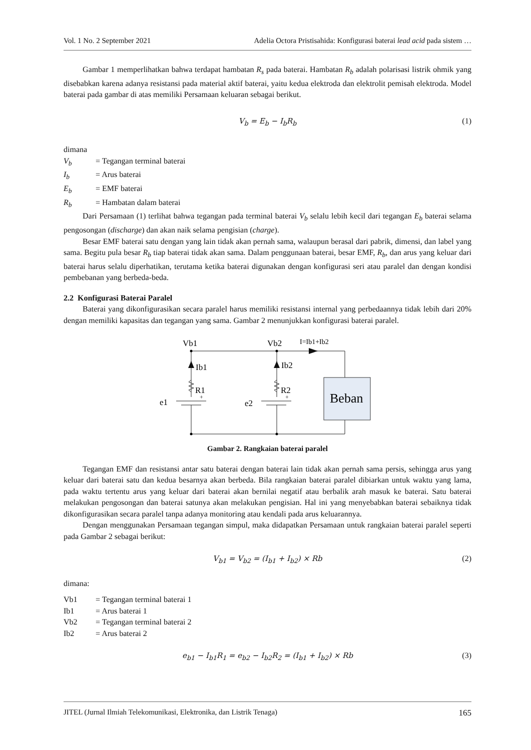Vol. 1 No. 2 September 2021 Adelia Octora Pristisahida: Konfigurasi baterai lead acid pada sistem …
Gambar 1 memperlihatkan bahwa terdapat hambatan R<sub>s</sub> pada baterai. Hambatan R<sub>b</sub> adalah polarisasi listrik ohmik yang disebabkan karena adanya resistansi pada material aktif baterai, yaitu kedua elektroda dan elektrolit pemisah elektroda. Model baterai pada gambar di atas memiliki Persamaan keluaran sebagai berikut.
V<sub>b</sub> = E<sub>b</sub> − I<sub>b</sub>R<sub>b</sub> (1)
dimana
V<sub>b</sub> = Tegangan terminal baterai
I<sub>b</sub> = Arus baterai
E<sub>b</sub> = EMF baterai
R<sub>b</sub> = Hambatan dalam baterai
Dari Persamaan (1) terlihat bahwa tegangan pada terminal baterai V<sub>b</sub> selalu lebih kecil dari tegangan E<sub>b</sub> baterai selama pengosongan (discharge) dan akan naik selama pengisian (charge).
Besar EMF baterai satu dengan yang lain tidak akan pernah sama, walaupun berasal dari pabrik, dimensi, dan label yang sama. Begitu pula besar R<sub>b</sub> tiap baterai tidak akan sama. Dalam penggunaan baterai, besar EMF, R<sub>b</sub>, dan arus yang keluar dari baterai harus selalu diperhatikan, terutama ketika baterai digunakan dengan konfigurasi seri atau paralel dan dengan kondisi pembebanan yang berbeda-beda.
2.2 Konfigurasi Baterai Paralel
Baterai yang dikonfigurasikan secara paralel harus memiliki resistansi internal yang perbedaannya tidak lebih dari 20% dengan memiliki kapasitas dan tegangan yang sama. Gambar 2 menunjukkan konfigurasi baterai paralel.
Vb1
Vb2
I=Ib1+Ib2
Ib1
Ib2
R1
R2
Beban
e1
e2
+
+
Gambar 2. Rangkaian baterai paralel
Tegangan EMF dan resistansi antar satu baterai dengan baterai lain tidak akan pernah sama persis, sehingga arus yang keluar dari baterai satu dan kedua besarnya akan berbeda. Bila rangkaian baterai paralel dibiarkan untuk waktu yang lama, pada waktu tertentu arus yang keluar dari baterai akan bernilai negatif atau berbalik arah masuk ke baterai. Satu baterai melakukan pengosongan dan baterai satunya akan melakukan pengisian. Hal ini yang menyebabkan baterai sebaiknya tidak dikonfigurasikan secara paralel tanpa adanya monitoring atau kendali pada arus keluarannya.
Dengan menggunakan Persamaan tegangan simpul, maka didapatkan Persamaan untuk rangkaian baterai paralel seperti pada Gambar 2 sebagai berikut:
V<sub>b1</sub> = V<sub>b2</sub> = (I<sub>b1</sub> + I<sub>b2</sub>) × Rb (2)
dimana:
Vb1 = Tegangan terminal baterai 1
Ib1 = Arus baterai 1
Vb2 = Tegangan terminal baterai 2
Ib2 = Arus baterai 2
e<sub>b1</sub> − I<sub>b1</sub>R<sub>1</sub> = e<sub>b2</sub> − I<sub>b2</sub>R<sub>2</sub> = (I<sub>b1</sub> + I<sub>b2</sub>) × Rb (3)
JITEL (Jurnal Ilmiah Telekomunikasi, Elektronika, dan Listrik Tenaga) 165